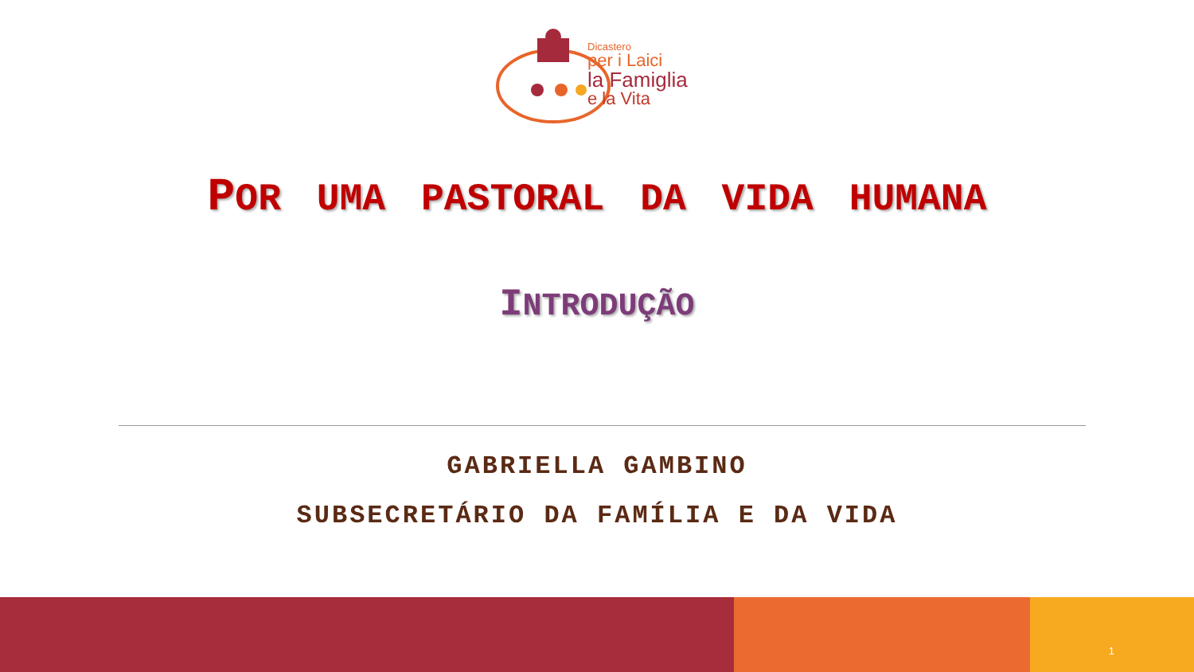Dicastero
per i Laici
la Famiglia
e la Vita
POR UMA PASTORAL DA VIDA HUMANA
INTRODUÇÃO
GABRIELLA GAMBINO
SUBSECRETÁRIO DA FAMÍLIA E DA VIDA
1